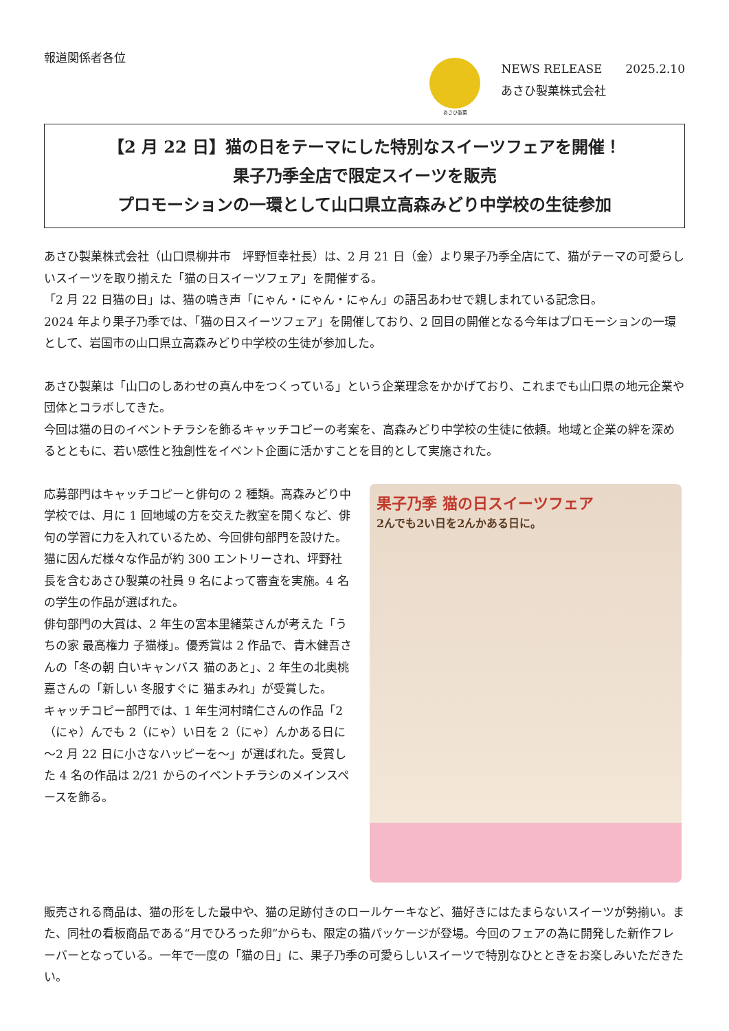報道関係者各位
あさひ製菓
NEWS RELEASE　　2025.2.10
あさひ製菓株式会社
【2 月 22 日】猫の日をテーマにした特別なスイーツフェアを開催！
果子乃季全店で限定スイーツを販売
プロモーションの一環として山口県立高森みどり中学校の生徒参加
あさひ製菓株式会社（山口県柳井市　坪野恒幸社長）は、2 月 21 日（金）より果子乃季全店にて、猫がテーマの可愛らしいスイーツを取り揃えた「猫の日スイーツフェア」を開催する。
「2 月 22 日猫の日」は、猫の鳴き声「にゃん・にゃん・にゃん」の語呂あわせで親しまれている記念日。
2024 年より果子乃季では、「猫の日スイーツフェア」を開催しており、2 回目の開催となる今年はプロモーションの一環として、岩国市の山口県立高森みどり中学校の生徒が参加した。
あさひ製菓は「山口のしあわせの真ん中をつくっている」という企業理念をかかげており、これまでも山口県の地元企業や団体とコラボしてきた。
今回は猫の日のイベントチラシを飾るキャッチコピーの考案を、高森みどり中学校の生徒に依頼。地域と企業の絆を深めるとともに、若い感性と独創性をイベント企画に活かすことを目的として実施された。
応募部門はキャッチコピーと俳句の 2 種類。高森みどり中学校では、月に 1 回地域の方を交えた教室を開くなど、俳句の学習に力を入れているため、今回俳句部門を設けた。猫に因んだ様々な作品が約 300 エントリーされ、坪野社長を含むあさひ製菓の社員 9 名によって審査を実施。4 名の学生の作品が選ばれた。
俳句部門の大賞は、2 年生の宮本里緒菜さんが考えた「うちの家 最高権力 子猫様」。優秀賞は 2 作品で、青木健吾さんの「冬の朝 白いキャンバス 猫のあと」、2 年生の北奥桃嘉さんの「新しい 冬服すぐに 猫まみれ」が受賞した。
キャッチコピー部門では、1 年生河村晴仁さんの作品「2（にゃ）んでも 2（にゃ）い日を 2（にゃ）んかある日に～2 月 22 日に小さなハッピーを～」が選ばれた。受賞した 4 名の作品は 2/21 からのイベントチラシのメインスペースを飾る。
果子乃季 猫の日スイーツフェア
2んでも2い日を2んかある日に。
販売される商品は、猫の形をした最中や、猫の足跡付きのロールケーキなど、猫好きにはたまらないスイーツが勢揃い。また、同社の看板商品である“月でひろった卵”からも、限定の猫パッケージが登場。今回のフェアの為に開発した新作フレーバーとなっている。一年で一度の「猫の日」に、果子乃季の可愛らしいスイーツで特別なひとときをお楽しみいただきたい。